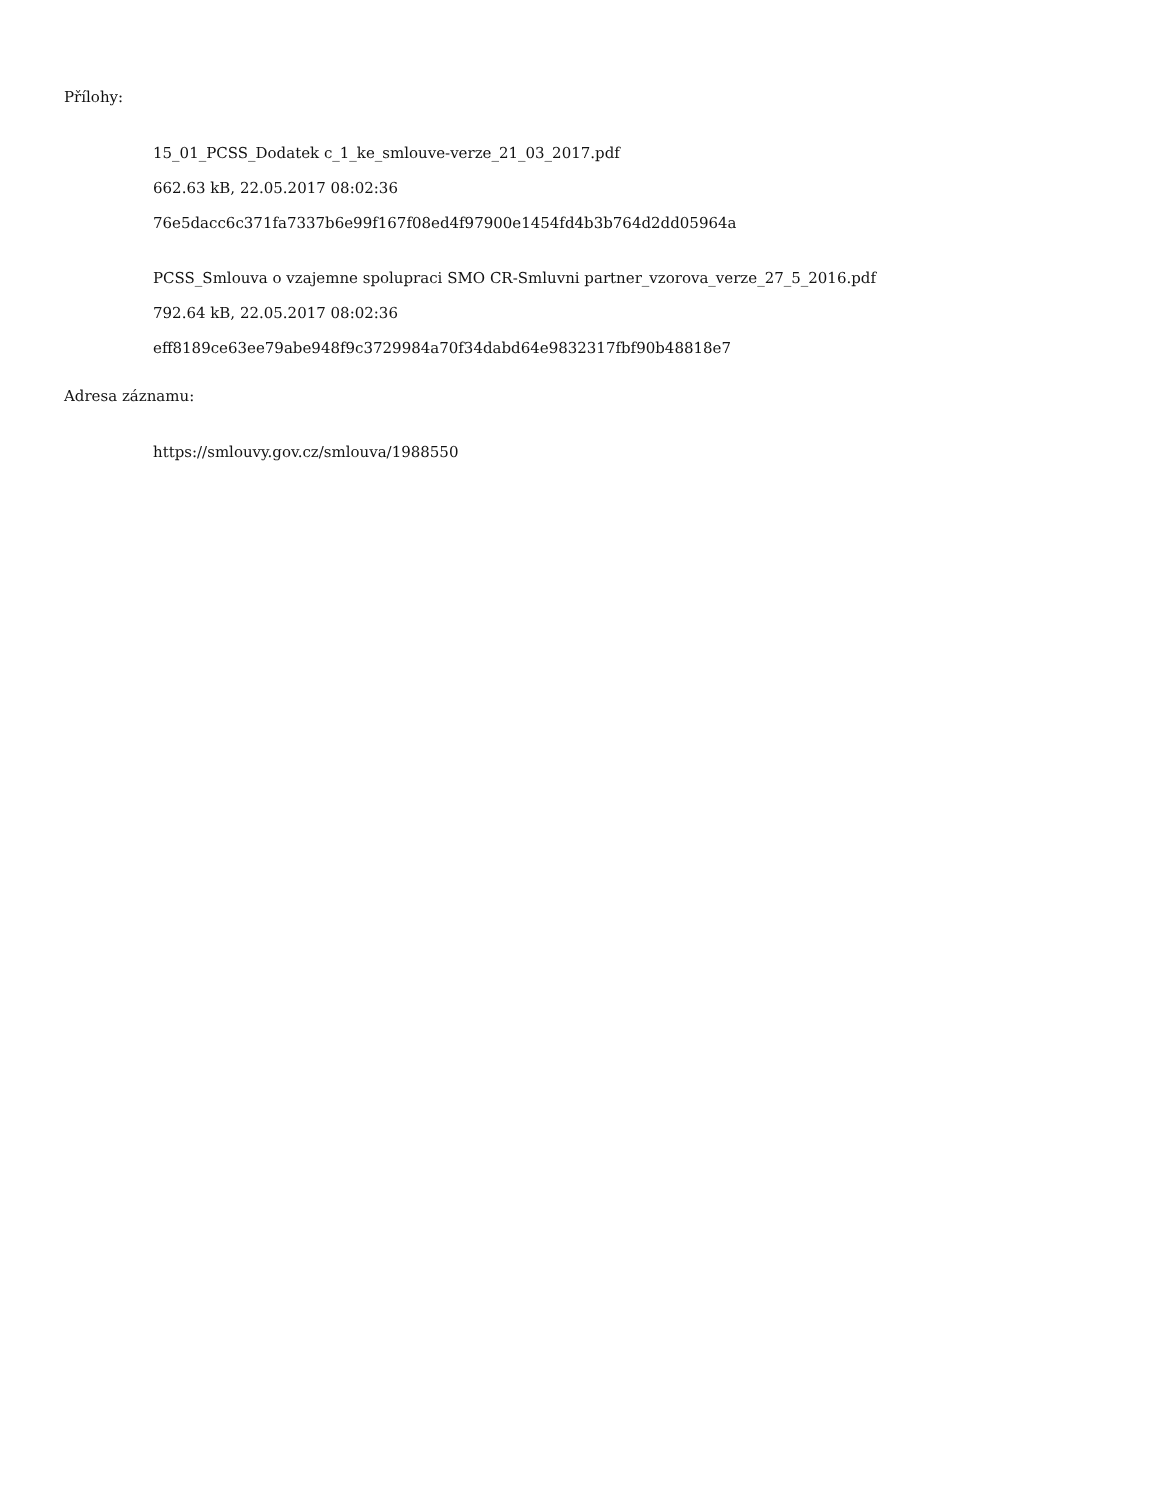Přílohy:
15_01_PCSS_Dodatek c_1_ke_smlouve-verze_21_03_2017.pdf
662.63 kB, 22.05.2017 08:02:36
76e5dacc6c371fa7337b6e99f167f08ed4f97900e1454fd4b3b764d2dd05964a
PCSS_Smlouva o vzajemne spolupraci SMO CR-Smluvni partner_vzorova_verze_27_5_2016.pdf
792.64 kB, 22.05.2017 08:02:36
eff8189ce63ee79abe948f9c3729984a70f34dabd64e9832317fbf90b48818e7
Adresa záznamu:
https://smlouvy.gov.cz/smlouva/1988550